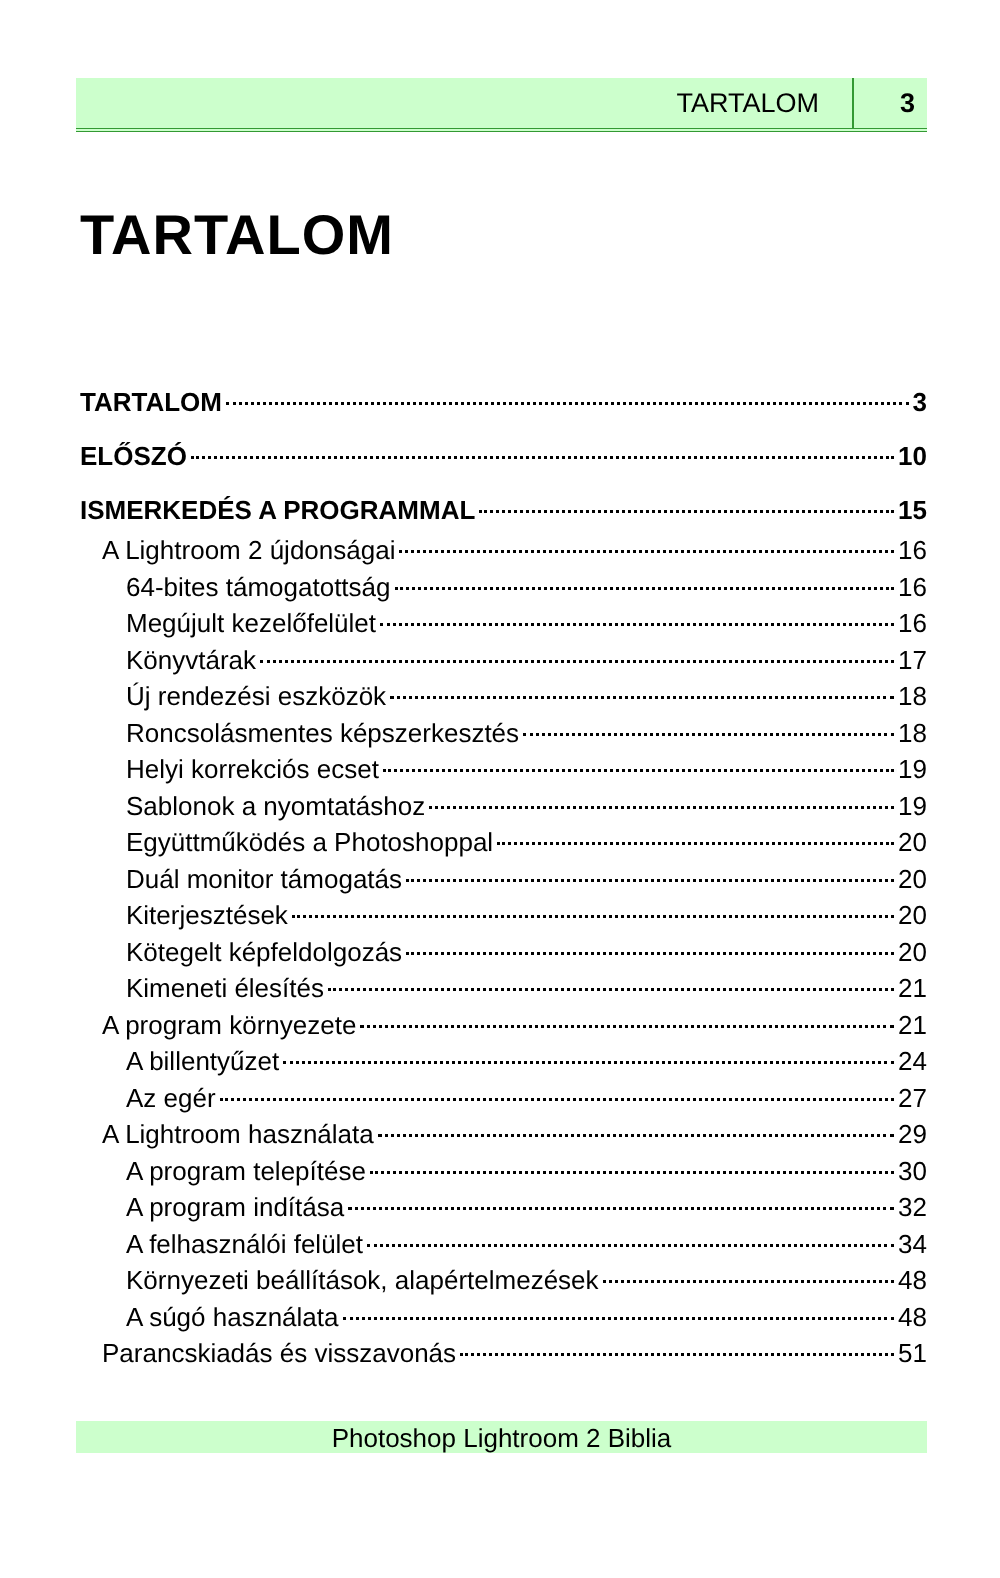TARTALOM 3
TARTALOM
TARTALOM 3
ELŐSZÓ 10
ISMERKEDÉS A PROGRAMMAL 15
A Lightroom 2 újdonságai 16
64-bites támogatottság 16
Megújult kezelőfelület 16
Könyvtárak 17
Új rendezési eszközök 18
Roncsolásmentes képszerkesztés 18
Helyi korrekciós ecset 19
Sablonok a nyomtatáshoz 19
Együttműködés a Photoshoppal 20
Duál monitor támogatás 20
Kiterjesztések 20
Kötegelt képfeldolgozás 20
Kimeneti élesítés 21
A program környezete 21
A billentyűzet 24
Az egér 27
A Lightroom használata 29
A program telepítése 30
A program indítása 32
A felhasználói felület 34
Környezeti beállítások, alapértelmezések 48
A súgó használata 48
Parancskiadás és visszavonás 51
Photoshop Lightroom 2 Biblia